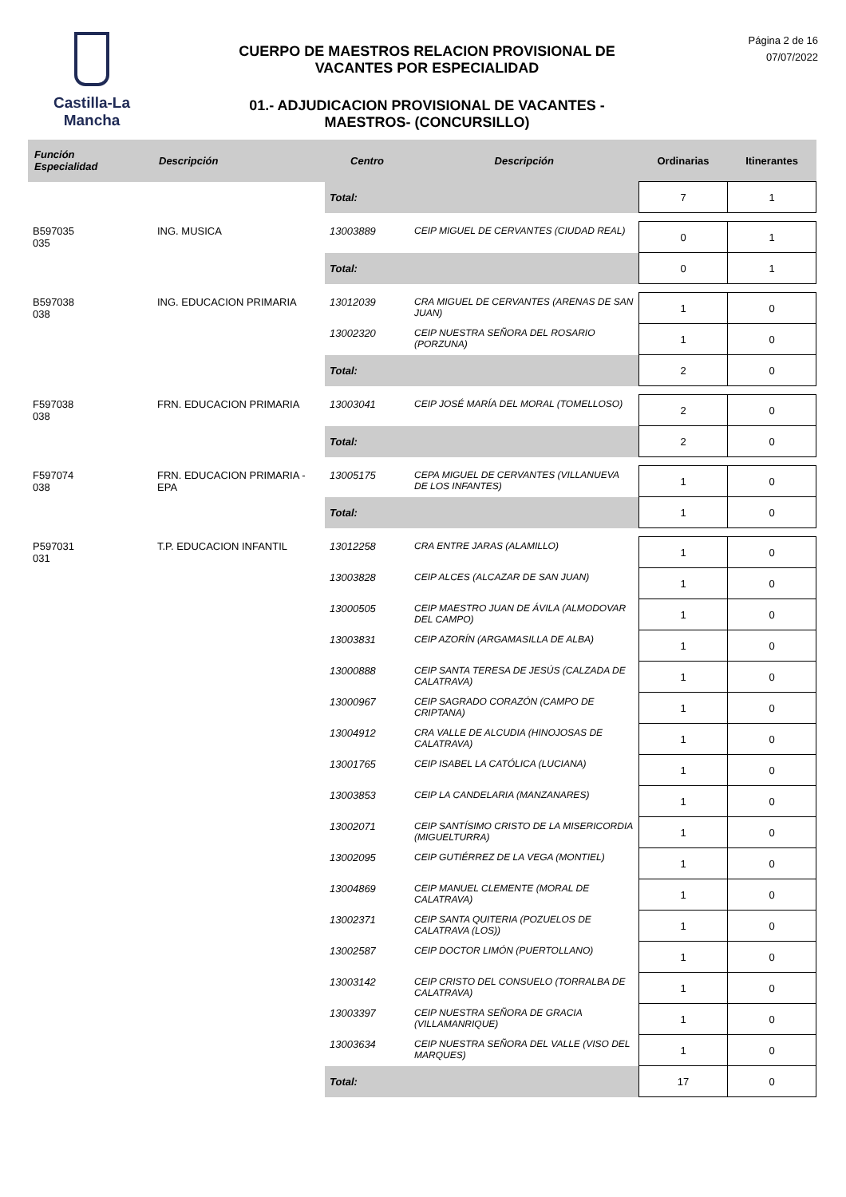Castilla-La Mancha
CUERPO DE MAESTROS RELACION PROVISIONAL DE
VACANTES POR ESPECIALIDAD
01.- ADJUDICACION PROVISIONAL DE VACANTES -
MAESTROS- (CONCURSILLO)
Página 2 de 16
07/07/2022
| Función Especialidad | Descripción | Centro | Descripción | Ordinarias | Itinerantes |
| --- | --- | --- | --- | --- | --- |
| | | Total: | | 7 | 1 |
| B597035 035 | ING. MUSICA | 13003889 | CEIP MIGUEL DE CERVANTES (CIUDAD REAL) | 0 | 1 |
| | | Total: | | 0 | 1 |
| B597038 038 | ING. EDUCACION PRIMARIA | 13012039 | CRA MIGUEL DE CERVANTES (ARENAS DE SAN JUAN) | 1 | 0 |
| | | 13002320 | CEIP NUESTRA SEÑORA DEL ROSARIO (PORZUNA) | 1 | 0 |
| | | Total: | | 2 | 0 |
| F597038 038 | FRN. EDUCACION PRIMARIA | 13003041 | CEIP JOSÉ MARÍA DEL MORAL (TOMELLOSO) | 2 | 0 |
| | | Total: | | 2 | 0 |
| F597074 038 | FRN. EDUCACION PRIMARIA - EPA | 13005175 | CEPA MIGUEL DE CERVANTES (VILLANUEVA DE LOS INFANTES) | 1 | 0 |
| | | Total: | | 1 | 0 |
| P597031 031 | T.P. EDUCACION INFANTIL | 13012258 | CRA ENTRE JARAS (ALAMILLO) | 1 | 0 |
| | | 13003828 | CEIP ALCES (ALCAZAR DE SAN JUAN) | 1 | 0 |
| | | 13000505 | CEIP MAESTRO JUAN DE ÁVILA (ALMODOVAR DEL CAMPO) | 1 | 0 |
| | | 13003831 | CEIP AZORÍN (ARGAMASILLA DE ALBA) | 1 | 0 |
| | | 13000888 | CEIP SANTA TERESA DE JESÚS (CALZADA DE CALATRAVA) | 1 | 0 |
| | | 13000967 | CEIP SAGRADO CORAZÓN (CAMPO DE CRIPTANA) | 1 | 0 |
| | | 13004912 | CRA VALLE DE ALCUDIA (HINOJOSAS DE CALATRAVA) | 1 | 0 |
| | | 13001765 | CEIP ISABEL LA CATÓLICA (LUCIANA) | 1 | 0 |
| | | 13003853 | CEIP LA CANDELARIA (MANZANARES) | 1 | 0 |
| | | 13002071 | CEIP SANTÍSIMO CRISTO DE LA MISERICORDIA (MIGUELTURRA) | 1 | 0 |
| | | 13002095 | CEIP GUTIÉRREZ DE LA VEGA (MONTIEL) | 1 | 0 |
| | | 13004869 | CEIP MANUEL CLEMENTE (MORAL DE CALATRAVA) | 1 | 0 |
| | | 13002371 | CEIP SANTA QUITERIA (POZUELOS DE CALATRAVA (LOS)) | 1 | 0 |
| | | 13002587 | CEIP DOCTOR LIMÓN (PUERTOLLANO) | 1 | 0 |
| | | 13003142 | CEIP CRISTO DEL CONSUELO (TORRALBA DE CALATRAVA) | 1 | 0 |
| | | 13003397 | CEIP NUESTRA SEÑORA DE GRACIA (VILLAMANRIQUE) | 1 | 0 |
| | | 13003634 | CEIP NUESTRA SEÑORA DEL VALLE (VISO DEL MARQUES) | 1 | 0 |
| | | Total: | | 17 | 0 |